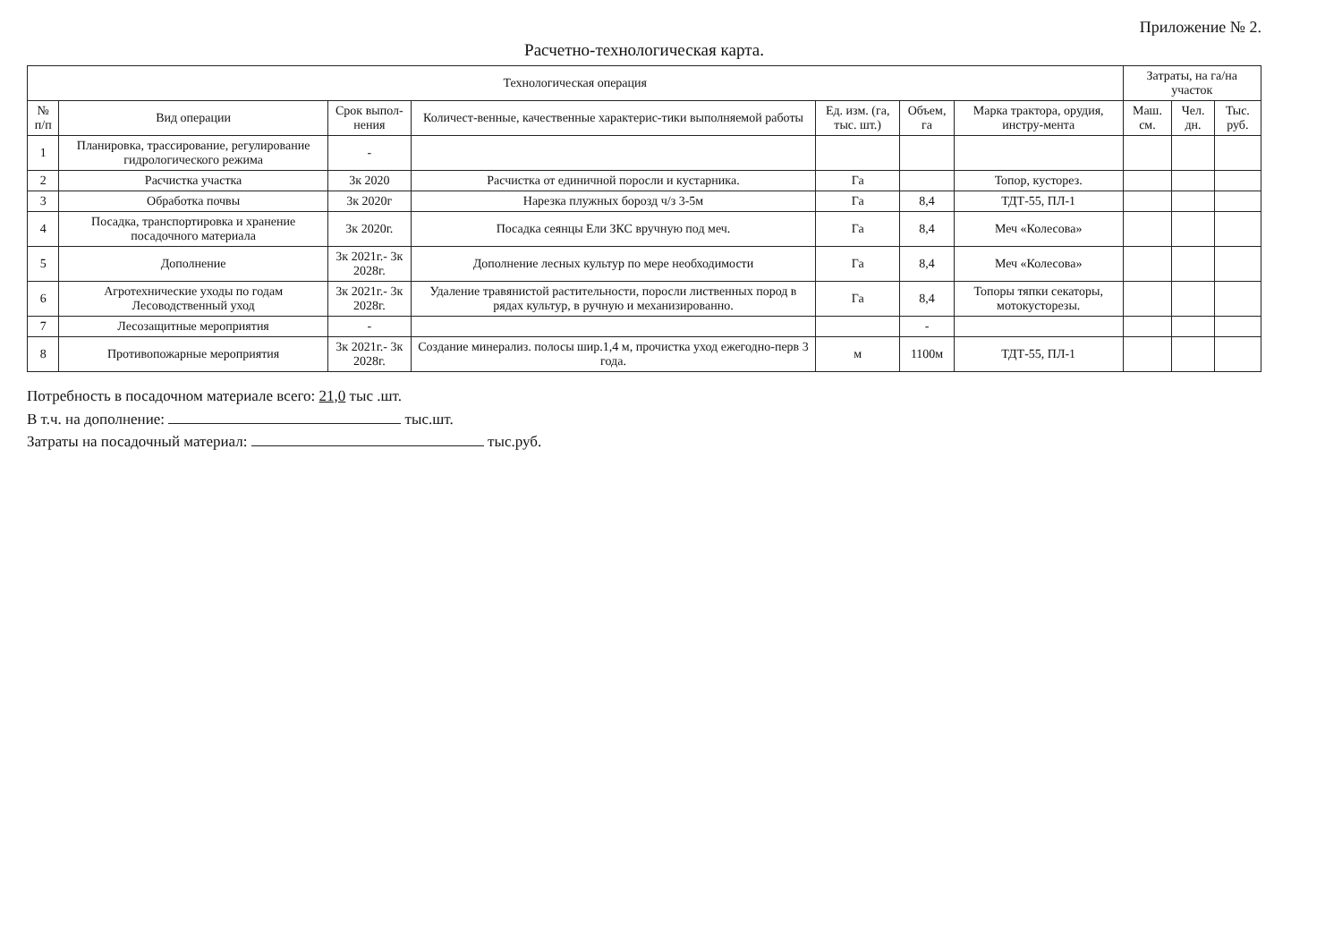Приложение № 2.
Расчетно-технологическая карта.
| Технологическая операция | | | | | | | Затраты, на га/на участок | | |
| --- | --- | --- | --- | --- | --- | --- | --- | --- | --- |
| № п/п | Вид операции | Срок выпол-нения | Количест-венные, качественные характерис-тики выполняемой работы | Ед. изм. (га, тыс. шт.) | Объем, га | Марка трактора, орудия, инстру-мента | Маш. см. | Чел. дн. | Тыс. руб. |
| 1 | Планировка, трассирование, регулирование гидрологического режима | - | | | | | | | |
| 2 | Расчистка участка | 3к 2020 | Расчистка от единичной поросли и кустарника. | Га | | Топор, кусторез. | | | |
| 3 | Обработка почвы | 3к 2020г | Нарезка плужных борозд ч/з 3-5м | Га | 8,4 | ТДТ-55, ПЛ-1 | | | |
| 4 | Посадка, транспортировка и хранение посадочного материала | 3к 2020г. | Посадка сеянцы Ели ЗКС вручную под меч. | Га | 8,4 | Меч «Колесова» | | | |
| 5 | Дополнение | 3к 2021г.- 3к 2028г. | Дополнение лесных культур по мере необходимости | Га | 8,4 | Меч «Колесова» | | | |
| 6 | Агротехнические уходы по годам Лесоводственный уход | 3к 2021г.- 3к 2028г. | Удаление травянистой растительности, поросли лиственных пород в рядах культур, в ручную и механизированно. | Га | 8,4 | Топоры тяпки секаторы, мотокусторезы. | | | |
| 7 | Лесозащитные мероприятия | - | | | - | | | | |
| 8 | Противопожарные мероприятия | 3к 2021г.- 3к 2028г. | Создание минерализ. полосы шир.1,4 м, прочистка уход ежегодно-перв 3 года. | м | 1100м | ТДТ-55, ПЛ-1 | | | |
Потребность в посадочном материале всего: 21,0 тыс .шт.
В т.ч. на дополнение: тыс.шт.
Затраты на посадочный материал: тыс.руб.